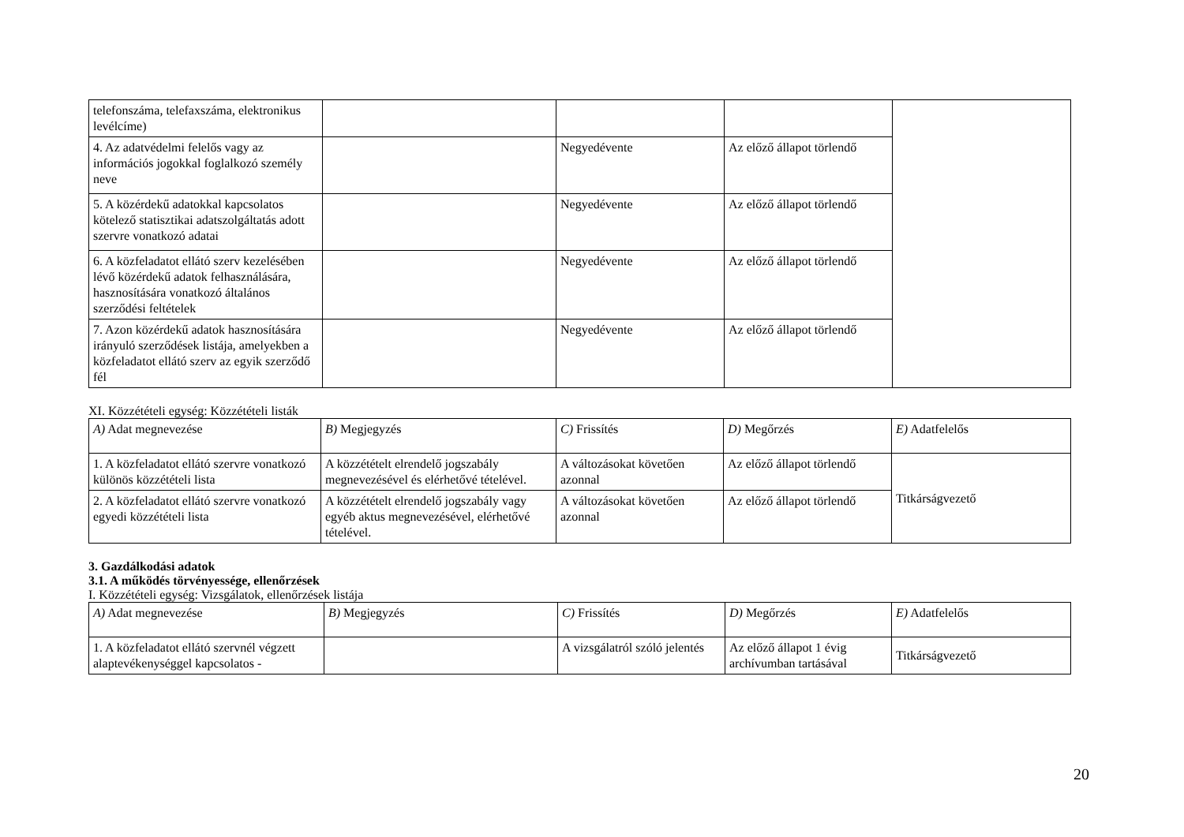| telefonszáma, telefaxszáma, elektronikus levélcíme) | | | | |
| 4. Az adatvédelmi felelős vagy az információs jogokkal foglalkozó személy neve | | Negyedévente | Az előző állapot törlendő | |
| 5. A közérdekű adatokkal kapcsolatos kötelező statisztikai adatszolgáltatás adott szervre vonatkozó adatai | | Negyedévente | Az előző állapot törlendő | |
| 6. A közfeladatot ellátó szerv kezelésében lévő közérdekű adatok felhasználására, hasznosítására vonatkozó általános szerződési feltételek | | Negyedévente | Az előző állapot törlendő | |
| 7. Azon közérdekű adatok hasznosítására irányuló szerződések listája, amelyekben a közfeladatot ellátó szerv az egyik szerződő fél | | Negyedévente | Az előző állapot törlendő | |
XI. Közzétételi egység: Közzétételi listák
| A) Adat megnevezése | B) Megjegyzés | C) Frissítés | D) Megőrzés | E) Adatfelelős |
| --- | --- | --- | --- | --- |
| 1. A közfeladatot ellátó szervre vonatkozó különös közzétételi lista | A közzétételt elrendelő jogszabály megnevezésével és elérhetővé tételével. | A változásokat követően azonnal | Az előző állapot törlendő | Titkárságvezető |
| 2. A közfeladatot ellátó szervre vonatkozó egyedi közzétételi lista | A közzétételt elrendelő jogszabály vagy egyéb aktus megnevezésével, elérhetővé tételével. | A változásokat követően azonnal | Az előző állapot törlendő | |
3. Gazdálkodási adatok
3.1. A működés törvényessége, ellenőrzések
I. Közzétételi egység: Vizsgálatok, ellenőrzések listája
| A) Adat megnevezése | B) Megjegyzés | C) Frissítés | D) Megőrzés | E) Adatfelelős |
| --- | --- | --- | --- | --- |
| 1. A közfeladatot ellátó szervnél végzett alaptevékenységgel kapcsolatos - | | A vizsgálatról szóló jelentés | Az előző állapot 1 évig archívumban tartásával | Titkárságvezető |
20